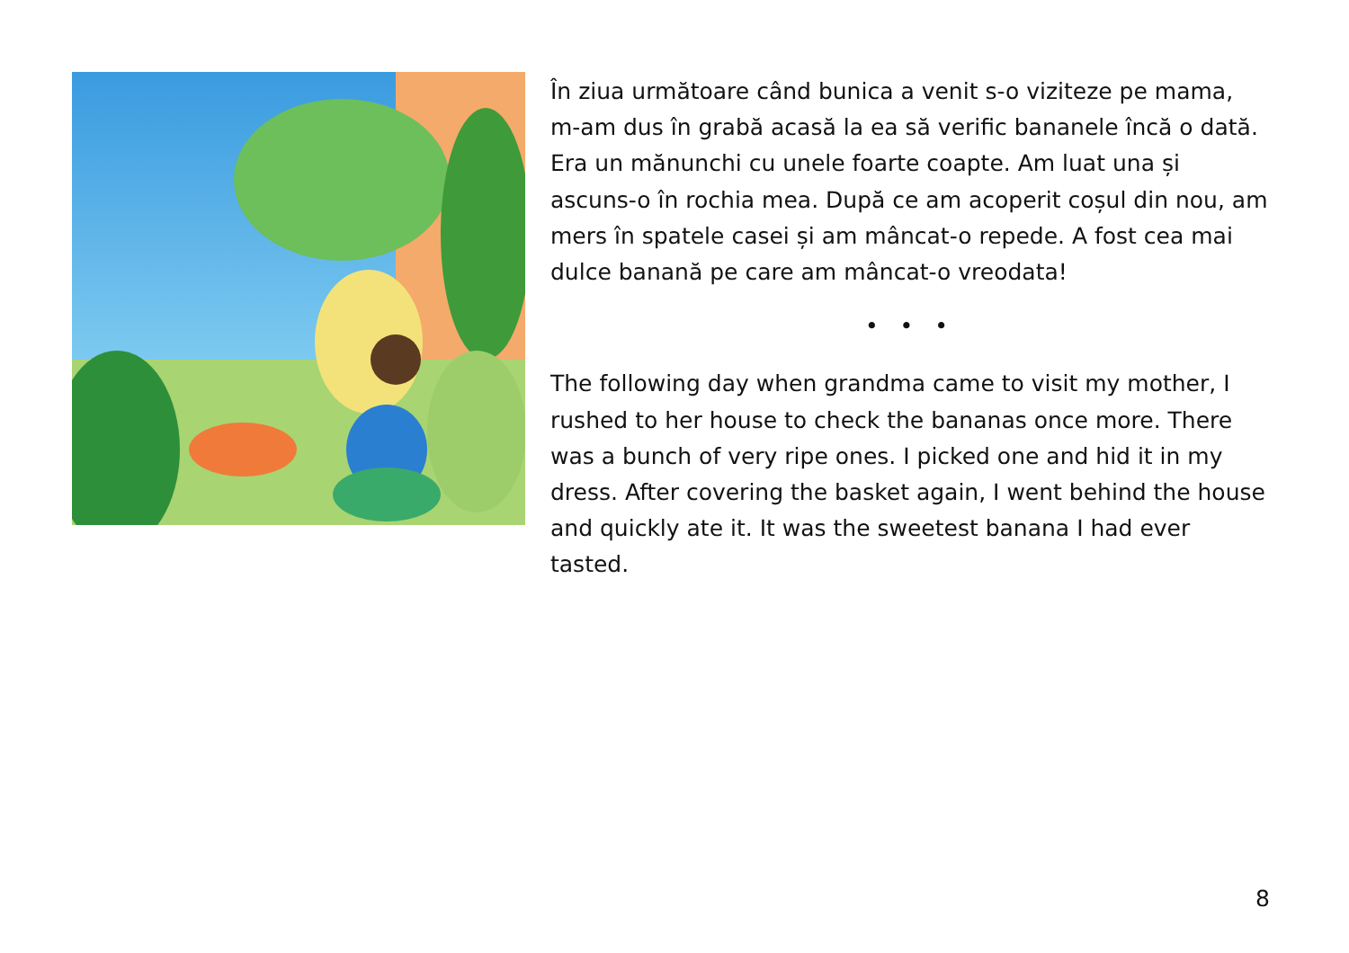În ziua următoare când bunica a venit s-o viziteze pe mama, m-am dus în grabă acasă la ea să verific bananele încă o dată. Era un mănunchi cu unele foarte coapte. Am luat una și ascuns-o în rochia mea. După ce am acoperit coșul din nou, am mers în spatele casei și am mâncat-o repede. A fost cea mai dulce banană pe care am mâncat-o vreodata!
• • •
The following day when grandma came to visit my mother, I rushed to her house to check the bananas once more. There was a bunch of very ripe ones. I picked one and hid it in my dress. After covering the basket again, I went behind the house and quickly ate it. It was the sweetest banana I had ever tasted.
8